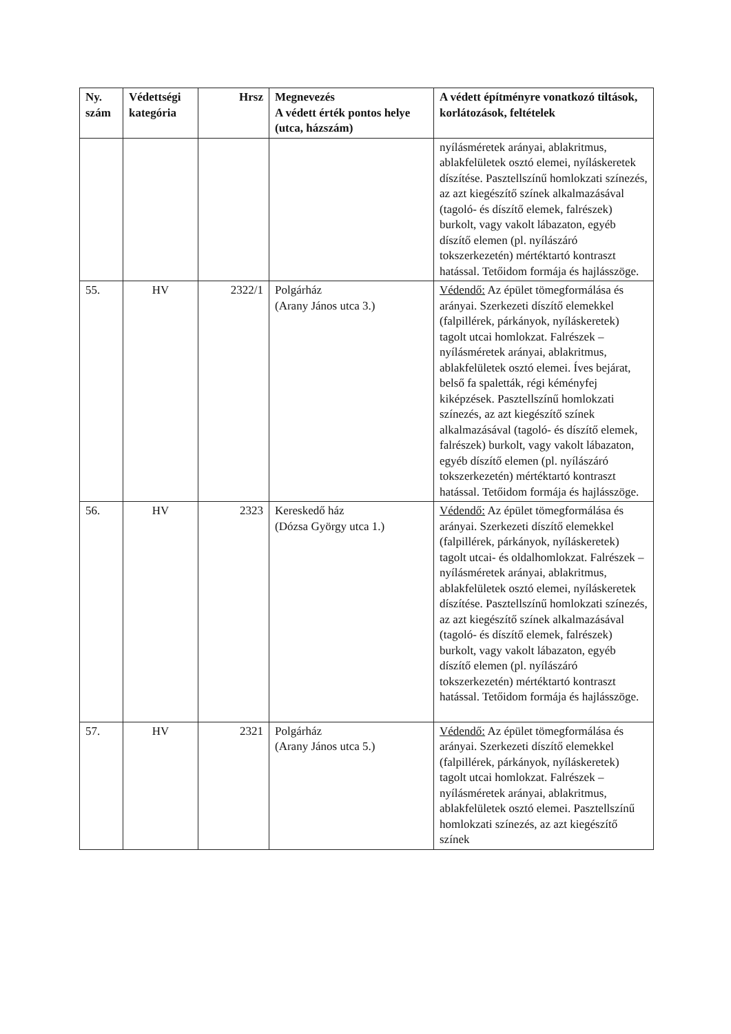| Ny. szám | Védettségi kategória | Hrsz | Megnevezés A védett érték pontos helye (utca, házszám) | A védett építményre vonatkozó tiltások, korlátozások, feltételek |
| --- | --- | --- | --- | --- |
| | | | | nyílásméretek arányai, ablakritmus, ablakfelületek osztó elemei, nyíláskeretek díszítése. Pasztellszínű homlokzati színezés, az azt kiegészítő színek alkalmazásával (tagoló- és díszítő elemek, falrészek) burkolt, vagy vakolt lábazaton, egyéb díszítő elemen (pl. nyílászáró tokszerkezetén) mértéktartó kontraszt hatással. Tetőidom formája és hajlásszöge. |
| 55. | HV | 2322/1 | Polgárház (Arany János utca 3.) | Védendő: Az épület tömegformálása és arányai. Szerkezeti díszítő elemekkel (falpillérek, párkányok, nyíláskeretek) tagolt utcai homlokzat. Falrészek – nyílásméretek arányai, ablakritmus, ablakfelületek osztó elemei. Íves bejárat, belső fa spaletták, régi kéményfej kiképzések. Pasztellszínű homlokzati színezés, az azt kiegészítő színek alkalmazásával (tagoló- és díszítő elemek, falrészek) burkolt, vagy vakolt lábazaton, egyéb díszítő elemen (pl. nyílászáró tokszerkezetén) mértéktartó kontraszt hatással. Tetőidom formája és hajlásszöge. |
| 56. | HV | 2323 | Kereskedő ház (Dózsa György utca 1.) | Védendő: Az épület tömegformálása és arányai. Szerkezeti díszítő elemekkel (falpillérek, párkányok, nyíláskeretek) tagolt utcai- és oldalhomlokzat. Falrészek – nyílásméretek arányai, ablakritmus, ablakfelületek osztó elemei, nyíláskeretek díszítése. Pasztellszínű homlokzati színezés, az azt kiegészítő színek alkalmazásával (tagoló- és díszítő elemek, falrészek) burkolt, vagy vakolt lábazaton, egyéb díszítő elemen (pl. nyílászáró tokszerkezetén) mértéktartó kontraszt hatással. Tetőidom formája és hajlásszöge. |
| 57. | HV | 2321 | Polgárház (Arany János utca 5.) | Védendő: Az épület tömegformálása és arányai. Szerkezeti díszítő elemekkel (falpillérek, párkányok, nyíláskeretek) tagolt utcai homlokzat. Falrészek – nyílásméretek arányai, ablakritmus, ablakfelületek osztó elemei. Pasztellszínű homlokzati színezés, az azt kiegészítő színek |